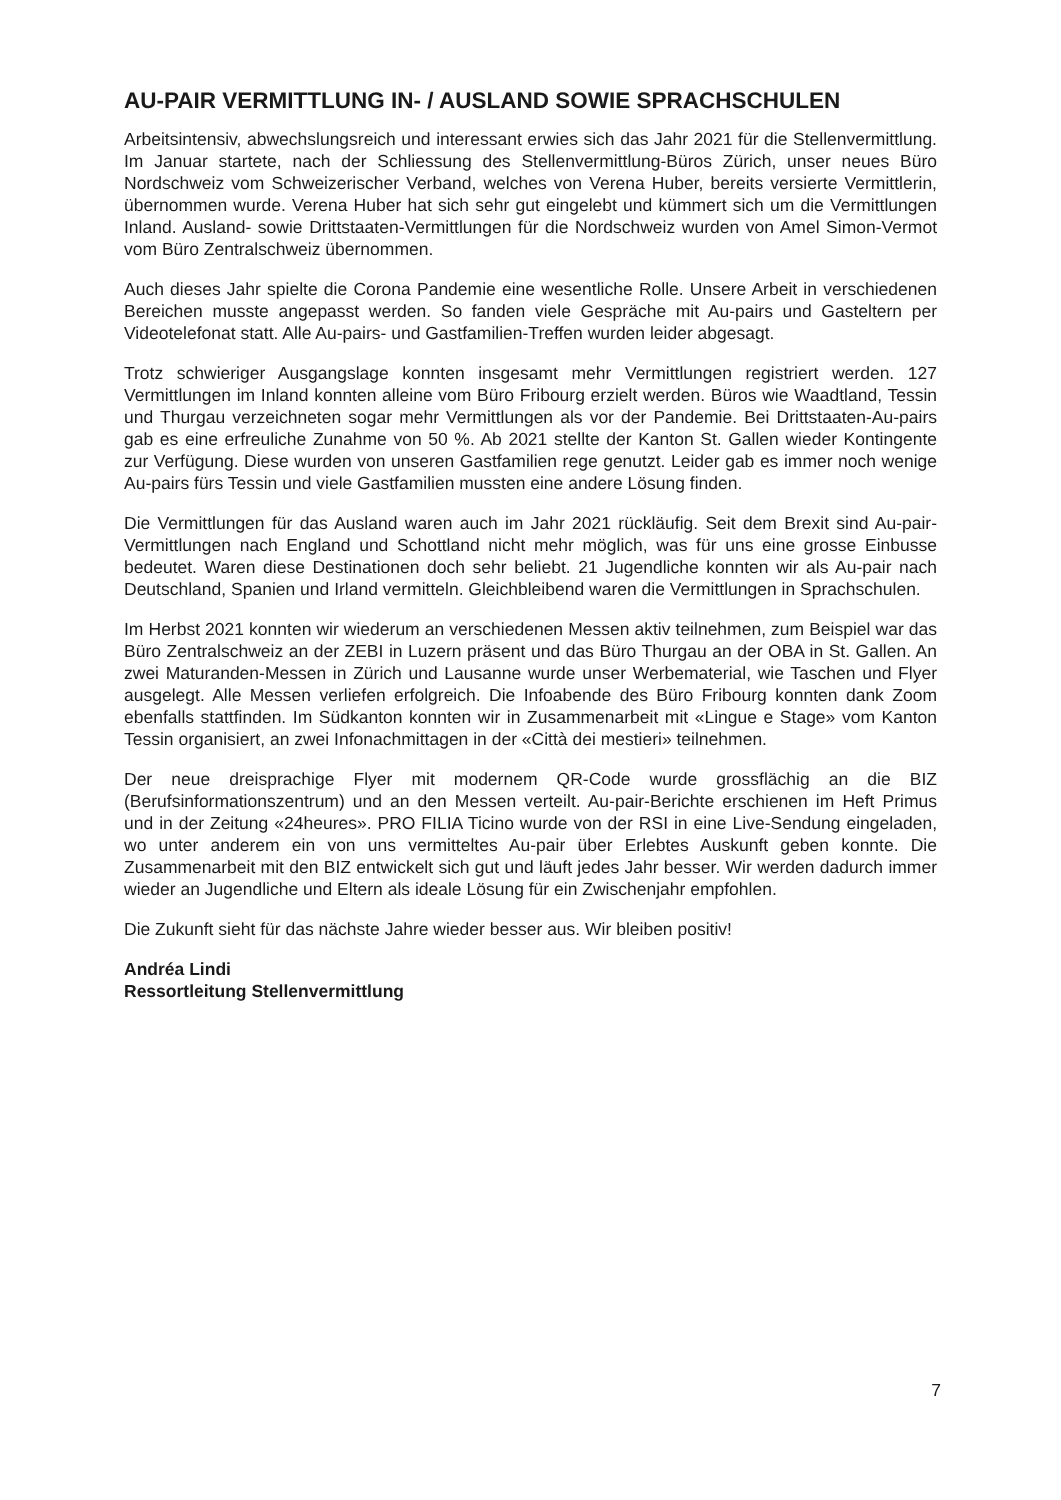AU-PAIR VERMITTLUNG IN- / AUSLAND SOWIE SPRACHSCHULEN
Arbeitsintensiv, abwechslungsreich und interessant erwies sich das Jahr 2021 für die Stellenvermittlung. Im Januar startete, nach der Schliessung des Stellenvermittlung-Büros Zürich, unser neues Büro Nordschweiz vom Schweizerischer Verband, welches von Verena Huber, bereits versierte Vermittlerin, übernommen wurde. Verena Huber hat sich sehr gut eingelebt und kümmert sich um die Vermittlungen Inland. Ausland- sowie Drittstaaten-Vermittlungen für die Nordschweiz wurden von Amel Simon-Vermot vom Büro Zentralschweiz übernommen.
Auch dieses Jahr spielte die Corona Pandemie eine wesentliche Rolle. Unsere Arbeit in verschiedenen Bereichen musste angepasst werden. So fanden viele Gespräche mit Au-pairs und Gasteltern per Videotelefonat statt. Alle Au-pairs- und Gastfamilien-Treffen wurden leider abgesagt.
Trotz schwieriger Ausgangslage konnten insgesamt mehr Vermittlungen registriert werden. 127 Vermittlungen im Inland konnten alleine vom Büro Fribourg erzielt werden. Büros wie Waadtland, Tessin und Thurgau verzeichneten sogar mehr Vermittlungen als vor der Pandemie. Bei Drittstaaten-Au-pairs gab es eine erfreuliche Zunahme von 50 %. Ab 2021 stellte der Kanton St. Gallen wieder Kontingente zur Verfügung. Diese wurden von unseren Gastfamilien rege genutzt. Leider gab es immer noch wenige Au-pairs fürs Tessin und viele Gastfamilien mussten eine andere Lösung finden.
Die Vermittlungen für das Ausland waren auch im Jahr 2021 rückläufig. Seit dem Brexit sind Au-pair-Vermittlungen nach England und Schottland nicht mehr möglich, was für uns eine grosse Einbusse bedeutet. Waren diese Destinationen doch sehr beliebt. 21 Jugendliche konnten wir als Au-pair nach Deutschland, Spanien und Irland vermitteln. Gleichbleibend waren die Vermittlungen in Sprachschulen.
Im Herbst 2021 konnten wir wiederum an verschiedenen Messen aktiv teilnehmen, zum Beispiel war das Büro Zentralschweiz an der ZEBI in Luzern präsent und das Büro Thurgau an der OBA in St. Gallen. An zwei Maturanden-Messen in Zürich und Lausanne wurde unser Werbematerial, wie Taschen und Flyer ausgelegt. Alle Messen verliefen erfolgreich. Die Infoabende des Büro Fribourg konnten dank Zoom ebenfalls stattfinden. Im Südkanton konnten wir in Zusammenarbeit mit «Lingue e Stage» vom Kanton Tessin organisiert, an zwei Infonachmittagen in der «Città dei mestieri» teilnehmen.
Der neue dreisprachige Flyer mit modernem QR-Code wurde grossflächig an die BIZ (Berufsinformationszentrum) und an den Messen verteilt. Au-pair-Berichte erschienen im Heft Primus und in der Zeitung «24heures». PRO FILIA Ticino wurde von der RSI in eine Live-Sendung eingeladen, wo unter anderem ein von uns vermitteltes Au-pair über Erlebtes Auskunft geben konnte. Die Zusammenarbeit mit den BIZ entwickelt sich gut und läuft jedes Jahr besser. Wir werden dadurch immer wieder an Jugendliche und Eltern als ideale Lösung für ein Zwischenjahr empfohlen.
Die Zukunft sieht für das nächste Jahre wieder besser aus. Wir bleiben positiv!
Andréa Lindi
Ressortleitung Stellenvermittlung
7